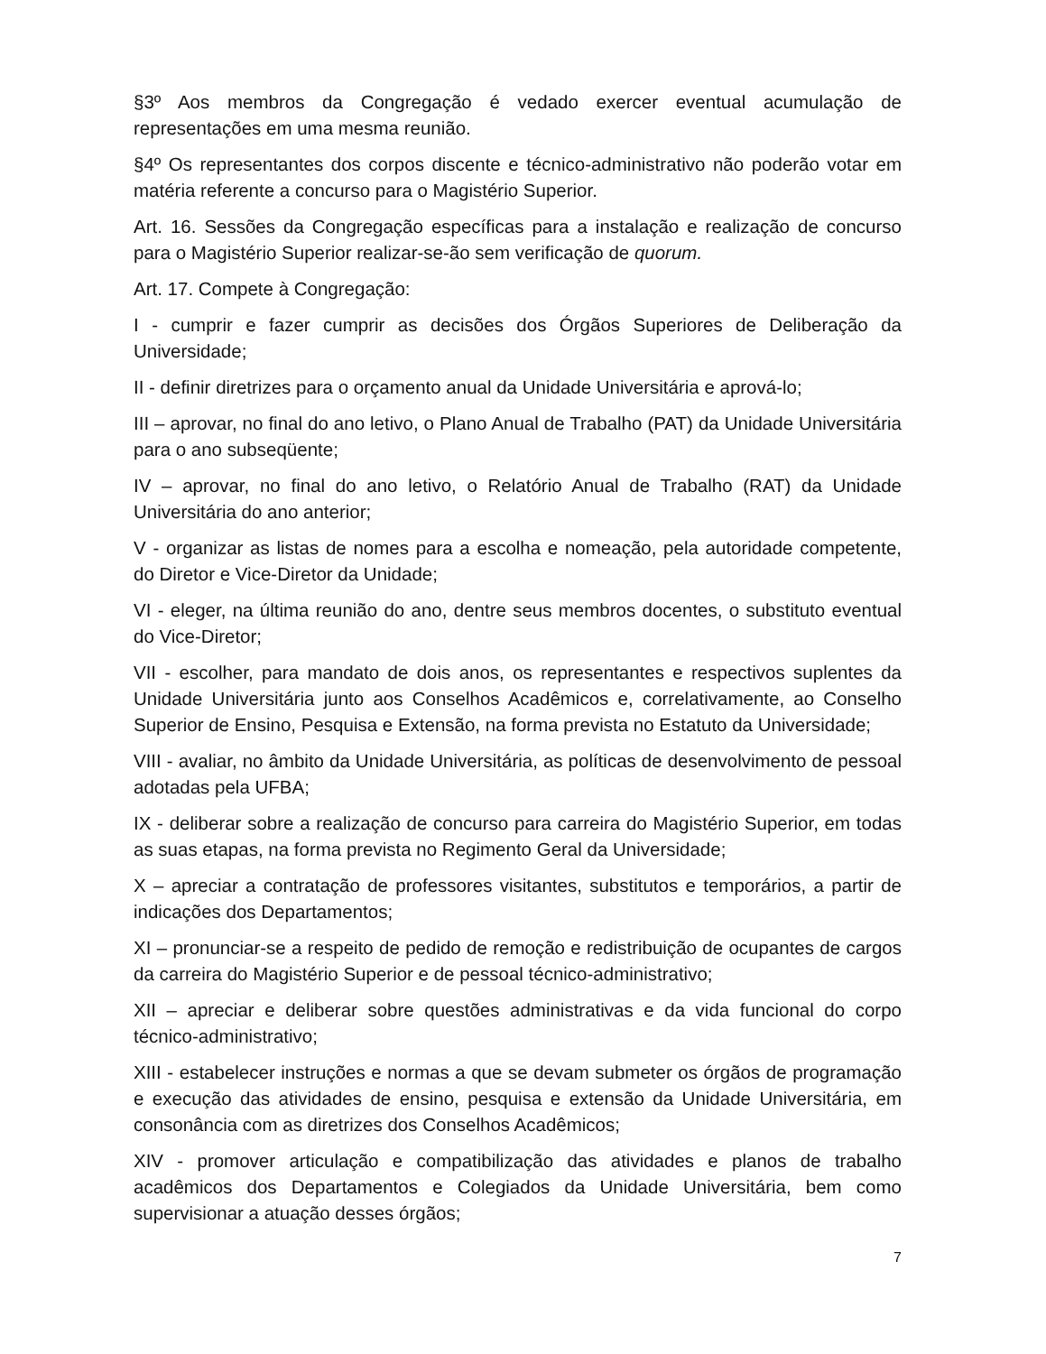§3º Aos membros da Congregação é vedado exercer eventual acumulação de representações em uma mesma reunião.
§4º Os representantes dos corpos discente e técnico-administrativo não poderão votar em matéria referente a concurso para o Magistério Superior.
Art. 16. Sessões da Congregação específicas para a instalação e realização de concurso para o Magistério Superior realizar-se-ão sem verificação de quorum.
Art. 17. Compete à Congregação:
I - cumprir e fazer cumprir as decisões dos Órgãos Superiores de Deliberação da Universidade;
II - definir diretrizes para o orçamento anual da Unidade Universitária e aprová-lo;
III – aprovar, no final do ano letivo, o Plano Anual de Trabalho (PAT) da Unidade Universitária para o ano subseqüente;
IV – aprovar, no final do ano letivo, o Relatório Anual de Trabalho (RAT) da Unidade Universitária do ano anterior;
V - organizar as listas de nomes para a escolha e nomeação, pela autoridade competente, do Diretor e Vice-Diretor da Unidade;
VI - eleger, na última reunião do ano, dentre seus membros docentes, o substituto eventual do Vice-Diretor;
VII - escolher, para mandato de dois anos, os representantes e respectivos suplentes da Unidade Universitária junto aos Conselhos Acadêmicos e, correlativamente, ao Conselho Superior de Ensino, Pesquisa e Extensão, na forma prevista no Estatuto da Universidade;
VIII - avaliar, no âmbito da Unidade Universitária, as políticas de desenvolvimento de pessoal adotadas pela UFBA;
IX - deliberar sobre a realização de concurso para carreira do Magistério Superior, em todas as suas etapas, na forma prevista no Regimento Geral da Universidade;
X – apreciar a contratação de professores visitantes, substitutos e temporários, a partir de indicações dos Departamentos;
XI – pronunciar-se a respeito de pedido de remoção e redistribuição de ocupantes de cargos da carreira do Magistério Superior e de pessoal técnico-administrativo;
XII – apreciar e deliberar sobre questões administrativas e da vida funcional do corpo técnico-administrativo;
XIII - estabelecer instruções e normas a que se devam submeter os órgãos de programação e execução das atividades de ensino, pesquisa e extensão da Unidade Universitária, em consonância com as diretrizes dos Conselhos Acadêmicos;
XIV - promover articulação e compatibilização das atividades e planos de trabalho acadêmicos dos Departamentos e Colegiados da Unidade Universitária, bem como supervisionar a atuação desses órgãos;
7